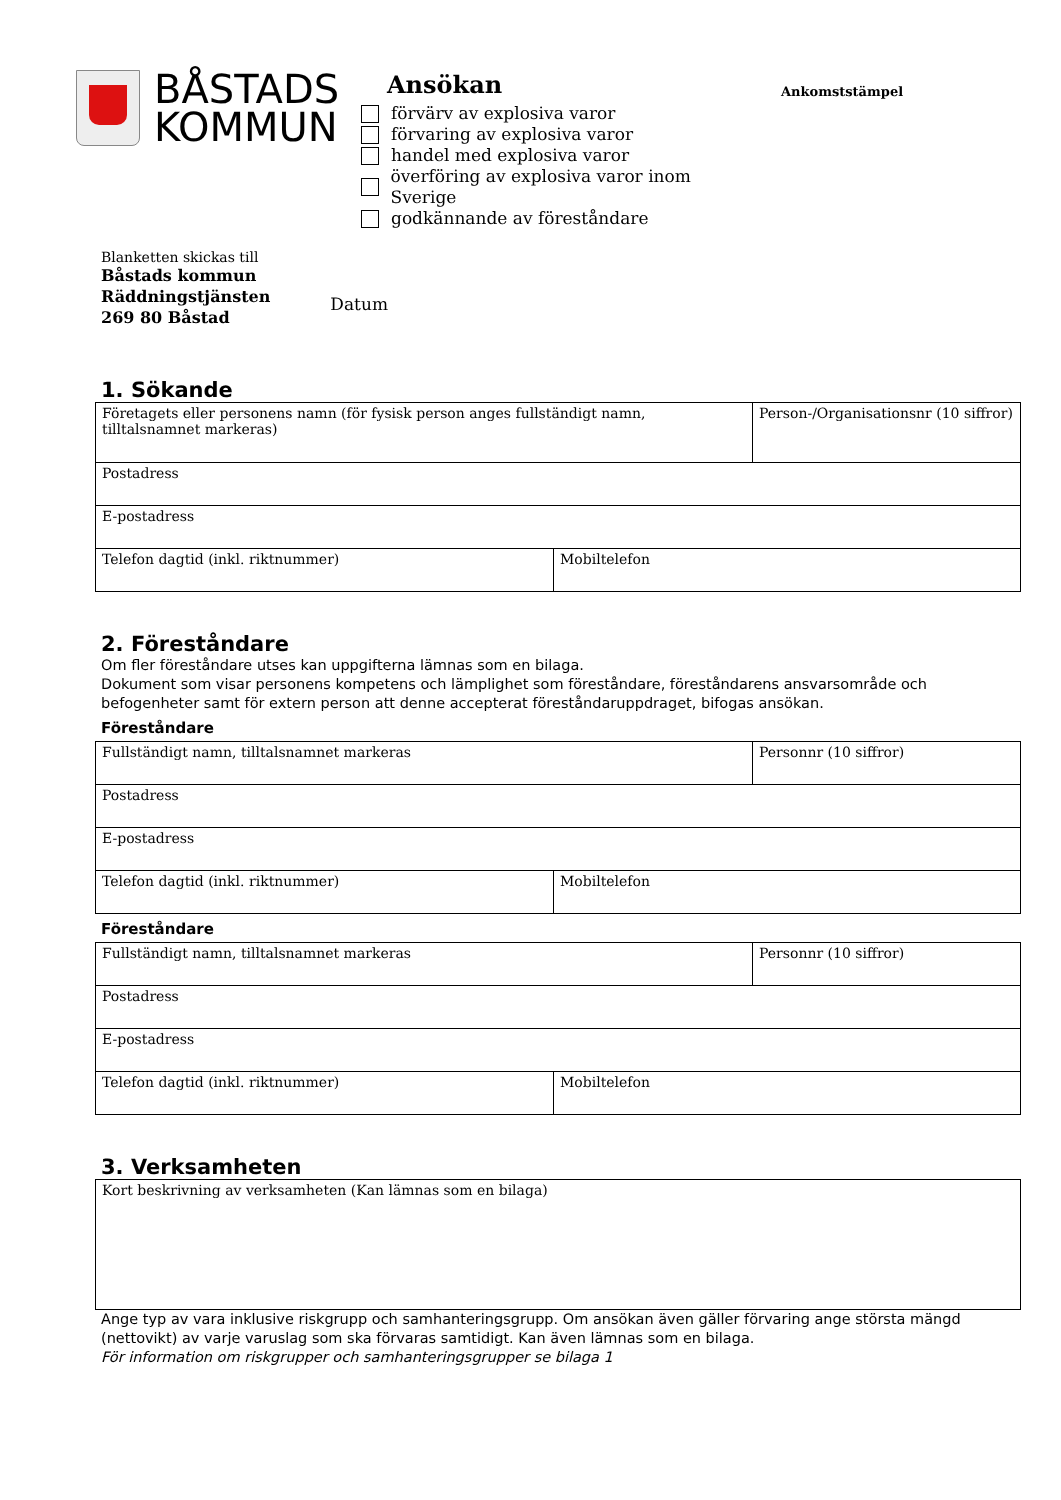BÅSTADS
KOMMUN
Ansökan
förvärv av explosiva varor
förvaring av explosiva varor
handel med explosiva varor
överföring av explosiva varor inom Sverige
godkännande av föreståndare
Ankomststämpel
Blanketten skickas till
Båstads kommun
Räddningstjänsten
269 80 Båstad
Datum
1. Sökande
| Företagets eller personens namn (för fysisk person anges fullständigt namn, tilltalsnamnet markeras) | | Person-/Organisationsnr (10 siffror) |
| Postadress | | |
| E-postadress | | |
| Telefon dagtid (inkl. riktnummer) | Mobiltelefon | |
2. Föreståndare
Om fler föreståndare utses kan uppgifterna lämnas som en bilaga.
Dokument som visar personens kompetens och lämplighet som föreståndare, föreståndarens ansvarsområde och befogenheter samt för extern person att denne accepterat föreståndaruppdraget, bifogas ansökan.
Föreståndare
| Fullständigt namn, tilltalsnamnet markeras | | Personnr (10 siffror) |
| Postadress | | |
| E-postadress | | |
| Telefon dagtid (inkl. riktnummer) | Mobiltelefon | |
Föreståndare
| Fullständigt namn, tilltalsnamnet markeras | | Personnr (10 siffror) |
| Postadress | | |
| E-postadress | | |
| Telefon dagtid (inkl. riktnummer) | Mobiltelefon | |
3. Verksamheten
| Kort beskrivning av verksamheten (Kan lämnas som en bilaga) |
Ange typ av vara inklusive riskgrupp och samhanteringsgrupp. Om ansökan även gäller förvaring ange största mängd (nettovikt) av varje varuslag som ska förvaras samtidigt. Kan även lämnas som en bilaga.
För information om riskgrupper och samhanteringsgrupper se bilaga 1